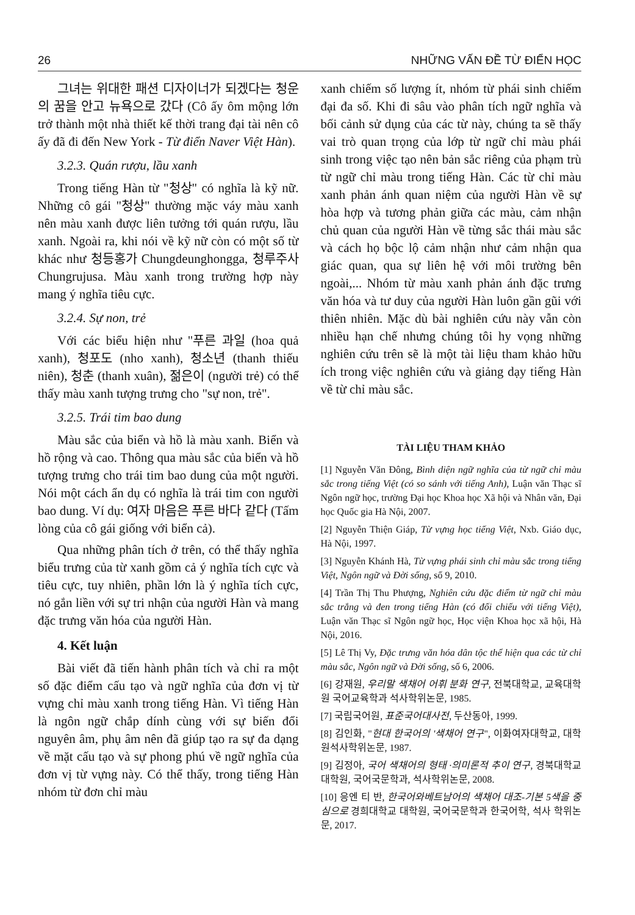26 NHỮNG VẤN ĐỀ TỪ ĐIỂN HỌC
그녀는 위대한 패션 디자이너가 되겠다는 청운의 꿈을 안고 뉴욕으로 갔다 (Cô ấy ôm mộng lớn trở thành một nhà thiết kế thời trang đại tài nên cô ấy đã đi đến New York - Từ điển Naver Việt Hàn).
3.2.3. Quán rượu, lầu xanh
Trong tiếng Hàn từ "청상" có nghĩa là kỹ nữ. Những cô gái "청상" thường mặc váy màu xanh nên màu xanh được liên tưởng tới quán rượu, lầu xanh. Ngoài ra, khi nói về kỹ nữ còn có một số từ khác như 청등홍가 Chungdeunghongga, 청루주사 Chungrujusa. Màu xanh trong trường hợp này mang ý nghĩa tiêu cực.
3.2.4. Sự non, trẻ
Với các biểu hiện như "푸른 과일 (hoa quả xanh), 청포도 (nho xanh), 청소년 (thanh thiếu niên), 청춘 (thanh xuân), 젊은이 (người trẻ) có thể thấy màu xanh tượng trưng cho "sự non, trẻ".
3.2.5. Trái tim bao dung
Màu sắc của biển và hồ là màu xanh. Biển và hồ rộng và cao. Thông qua màu sắc của biển và hồ tượng trưng cho trái tim bao dung của một người. Nói một cách ẩn dụ có nghĩa là trái tim con người bao dung. Ví dụ: 여자 마음은 푸른 바다 같다 (Tấm lòng của cô gái giống với biển cả).
Qua những phân tích ở trên, có thể thấy nghĩa biểu trưng của từ xanh gồm cả ý nghĩa tích cực và tiêu cực, tuy nhiên, phần lớn là ý nghĩa tích cực, nó gắn liền với sự tri nhận của người Hàn và mang đặc trưng văn hóa của người Hàn.
4. Kết luận
Bài viết đã tiến hành phân tích và chỉ ra một số đặc điểm cấu tạo và ngữ nghĩa của đơn vị từ vựng chỉ màu xanh trong tiếng Hàn. Vì tiếng Hàn là ngôn ngữ chắp dính cùng với sự biến đổi nguyên âm, phụ âm nên đã giúp tạo ra sự đa dạng về mặt cấu tạo và sự phong phú về ngữ nghĩa của đơn vị từ vựng này. Có thể thấy, trong tiếng Hàn nhóm từ đơn chỉ màu
xanh chiếm số lượng ít, nhóm từ phái sinh chiếm đại đa số. Khi đi sâu vào phân tích ngữ nghĩa và bối cảnh sử dụng của các từ này, chúng ta sẽ thấy vai trò quan trọng của lớp từ ngữ chỉ màu phái sinh trong việc tạo nên bản sắc riêng của phạm trù từ ngữ chỉ màu trong tiếng Hàn. Các từ chỉ màu xanh phản ánh quan niệm của người Hàn về sự hòa hợp và tương phản giữa các màu, cảm nhận chủ quan của người Hàn về từng sắc thái màu sắc và cách họ bộc lộ cảm nhận như cảm nhận qua giác quan, qua sự liên hệ với môi trường bên ngoài,... Nhóm từ màu xanh phản ánh đặc trưng văn hóa và tư duy của người Hàn luôn gần gũi với thiên nhiên. Mặc dù bài nghiên cứu này vẫn còn nhiều hạn chế nhưng chúng tôi hy vọng những nghiên cứu trên sẽ là một tài liệu tham khảo hữu ích trong việc nghiên cứu và giảng dạy tiếng Hàn về từ chỉ màu sắc.
TÀI LIỆU THAM KHẢO
[1] Nguyễn Văn Đông, Bình diện ngữ nghĩa của từ ngữ chỉ màu sắc trong tiếng Việt (có so sánh với tiếng Anh), Luận văn Thạc sĩ Ngôn ngữ học, trường Đại học Khoa học Xã hội và Nhân văn, Đại học Quốc gia Hà Nội, 2007.
[2] Nguyễn Thiện Giáp, Từ vựng học tiếng Việt, Nxb. Giáo dục, Hà Nội, 1997.
[3] Nguyễn Khánh Hà, Từ vựng phái sinh chỉ màu sắc trong tiếng Việt, Ngôn ngữ và Đời sống, số 9, 2010.
[4] Trần Thị Thu Phượng, Nghiên cứu đặc điểm từ ngữ chỉ màu sắc trắng và đen trong tiếng Hàn (có đối chiếu với tiếng Việt), Luận văn Thạc sĩ Ngôn ngữ học, Học viện Khoa học xã hội, Hà Nội, 2016.
[5] Lê Thị Vy, Đặc trưng văn hóa dân tộc thể hiện qua các từ chỉ màu sắc, Ngôn ngữ và Đời sống, số 6, 2006.
[6] 강재원, 우리말 색채어 어휘 분화 연구, 전북대학교, 교육대학원 국어교육학과 석사학위논문, 1985.
[7] 국립국어원, 표준국어대사전, 두산동아, 1999.
[8] 김인화, "현대 한국어의 '색채어 연구", 이화여자대학교, 대학원석사학위논문, 1987.
[9] 김정아, 국어 색채어의 형태 ·의미론적 추이 연구, 경북대학교 대학원, 국어국문학과, 석사학위논문, 2008.
[10] 응엔 티 반, 한국어와베트남어의 색채어 대조-기본 5색을 중심으로 경희대학교 대학원, 국어국문학과 한국어학, 석사 학위논문, 2017.